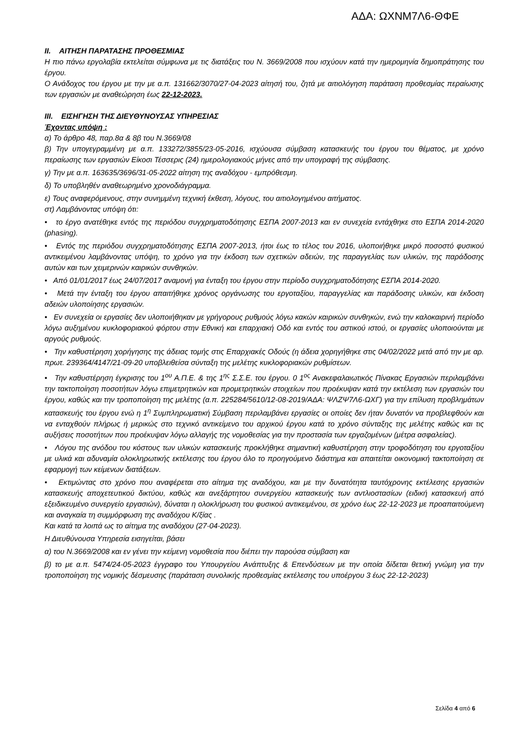ΑΔΑ: ΩΧΝΜ7Λ6-ΘΦΕ
II. ΑΙΤΗΣΗ ΠΑΡΑΤΑΣΗΣ ΠΡΟΘΕΣΜΙΑΣ
Η πιο πάνω εργολαβία εκτελείται σύμφωνα με τις διατάξεις του Ν. 3669/2008 που ισχύουν κατά την ημερομηνία δημοπράτησης του έργου.
Ο Ανάδοχος του έργου με την με α.π. 131662/3070/27-04-2023 αίτησή του, ζητά με αιτιολόγηση παράταση προθεσμίας περαίωσης των εργασιών με αναθεώρηση έως 22-12-2023.
III. ΕΙΣΗΓΗΣΗ ΤΗΣ ΔΙΕΥΘΥΝΟΥΣΑΣ ΥΠΗΡΕΣΙΑΣ
Έχοντας υπόψη :
α) Το άρθρο 48, παρ.8α & 8β του Ν.3669/08
β) Την υπογεγραμμένη με α.π. 133272/3855/23-05-2016, ισχύουσα σύμβαση κατασκευής του έργου του θέματος, με χρόνο περαίωσης των εργασιών Είκοσι Τέσσερις (24) ημερολογιακούς μήνες από την υπογραφή της σύμβασης.
γ) Την με α.π. 163635/3696/31-05-2022 αίτηση της αναδόχου - εμπρόθεσμη.
δ) Το υποβληθέν αναθεωρημένο χρονοδιάγραμμα.
ε) Τους αναφερόμενους, στην συνημμένη τεχνική έκθεση, λόγους, του αιτιολογημένου αιτήματος.
στ) Λαμβάνοντας υπόψη ότι:
• το έργο ανατέθηκε εντός της περιόδου συγχρηματοδότησης ΕΣΠΑ 2007-2013 και εν συνεχεία εντάχθηκε στο ΕΣΠΑ 2014-2020 (phasing).
• Εντός της περιόδου συγχρηματοδότησης ΕΣΠΑ 2007-2013, ήτοι έως το τέλος του 2016, υλοποιήθηκε μικρό ποσοστό φυσικού αντικειμένου λαμβάνοντας υπόψη, το χρόνο για την έκδοση των σχετικών αδειών, της παραγγελίας των υλικών, της παράδοσης αυτών και των χειμερινών καιρικών συνθηκών.
• Από 01/01/2017 έως 24/07/2017 αναμονή για ένταξη του έργου στην περίοδο συγχρηματοδότησης ΕΣΠΑ 2014-2020.
• Μετά την ένταξη του έργου απαιτήθηκε χρόνος οργάνωσης του εργοταξίου, παραγγελίας και παράδοσης υλικών, και έκδοση αδειών υλοποίησης εργασιών.
• Εν συνεχεία οι εργασίες δεν υλοποιήθηκαν με γρήγορους ρυθμούς λόγω κακών καιρικών συνθηκών, ενώ την καλοκαιρινή περίοδο λόγω αυξημένου κυκλοφοριακού φόρτου στην Εθνική και επαρχιακή Οδό και εντός του αστικού ιστού, οι εργασίες υλοποιούνται με αργούς ρυθμούς.
• Την καθυστέρηση χορήγησης της άδειας τομής στις Επαρχιακές Οδούς (η άδεια χορηγήθηκε στις 04/02/2022 μετά από την με αρ. πρωτ. 239364/4147/21-09-20 υποβλειθείσα σύνταξη της μελέτης κυκλοφοριακών ρυθμίσεων.
• Την καθυστέρηση έγκρισης του 1<sup>ου</sup> Α.Π.Ε. & της 1<sup>ης</sup> Σ.Σ.Ε. του έργου. 0 1<sup>ος</sup> Ανακεφαλαιωτικός Πίνακας Εργασιών περιλαμβάνει την τακτοποίηση ποσοτήτων λόγω επιμετρητικών και προμετρητικών στοιχείων που προέκυψαν κατά την εκτέλεση των εργασιών του έργου, καθώς και την τροποποίηση της μελέτης (α.π. 225284/5610/12-08-2019/ΑΔΑ: ΨΛΖΨ7Λ6-ΩΧΓ) για την επίλυση προβλημάτων κατασκευής του έργου ενώ η 1<sup>η</sup> Συμπληρωματική Σύμβαση περιλαμβάνει εργασίες οι οποίες δεν ήταν δυνατόν να προβλεφθούν και να ενταχθούν πλήρως ή μερικώς στο τεχνικό αντικείμενο του αρχικού έργου κατά το χρόνο σύνταξης της μελέτης καθώς και τις αυξήσεις ποσοτήτων που προέκυψαν λόγω αλλαγής της νομοθεσίας για την προστασία των εργαζομένων (μέτρα ασφαλείας).
• Λόγου της ανόδου του κόστους των υλικών κατασκευής προκλήθηκε σημαντική καθυστέρηση στην τροφοδότηση του εργοταξίου με υλικά και αδυναμία ολοκληρωτικής εκτέλεσης του έργου όλο το προηγούμενο διάστημα και απαιτείται οικονομική τακτοποίηση σε εφαρμογή των κείμενων διατάξεων.
• Εκτιμώντας στο χρόνο που αναφέρεται στο αίτημα της αναδόχου, και με την δυνατότητα ταυτόχρονης εκτέλεσης εργασιών κατασκευής αποχετευτικού δικτύου, καθώς και ανεξάρτητου συνεργείου κατασκευής των αντλιοστασίων (ειδική κατασκευή από εξειδικευμένο συνεργείο εργασιών), δύναται η ολοκλήρωση του φυσικού αντικειμένου, σε χρόνο έως 22-12-2023 με προαπαιτούμενη και αναγκαία τη συμμόρφωση της αναδόχου Κ/ξίας .
Και κατά τα λοιπά ως το αίτημα της αναδόχου (27-04-2023).
Η Διευθύνουσα Υπηρεσία εισηγείται, βάσει
α) του Ν.3669/2008 και εν γένει την κείμενη νομοθεσία που διέπει την παρούσα σύμβαση και
β) το με α.π. 5474/24-05-2023 έγγραφο του Υπουργείου Ανάπτυξης & Επενδύσεων με την οποία δίδεται θετική γνώμη για την τροποποίηση της νομικής δέσμευσης (παράταση συνολικής προθεσμίας εκτέλεσης του υποέργου 3 έως 22-12-2023)
Σελίδα 4 από 6